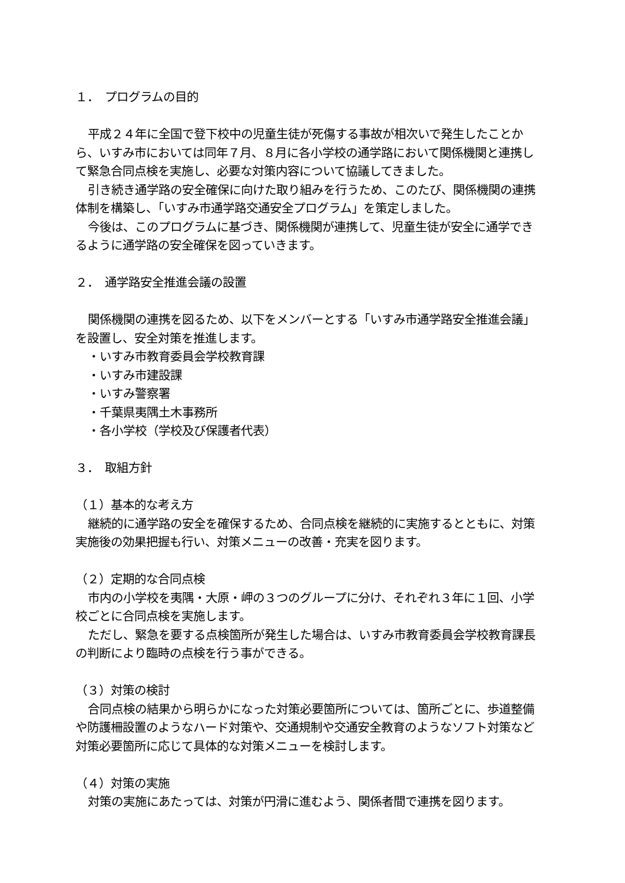１．　プログラムの目的
平成２４年に全国で登下校中の児童生徒が死傷する事故が相次いで発生したことから、いすみ市においては同年７月、８月に各小学校の通学路において関係機関と連携して緊急合同点検を実施し、必要な対策内容について協議してきました。
引き続き通学路の安全確保に向けた取り組みを行うため、このたび、関係機関の連携体制を構築し、「いすみ市通学路交通安全プログラム」を策定しました。
今後は、このプログラムに基づき、関係機関が連携して、児童生徒が安全に通学できるように通学路の安全確保を図っていきます。
２．　通学路安全推進会議の設置
関係機関の連携を図るため、以下をメンバーとする「いすみ市通学路安全推進会議」を設置し、安全対策を推進します。
・いすみ市教育委員会学校教育課
・いすみ市建設課
・いすみ警察署
・千葉県夷隅土木事務所
・各小学校（学校及び保護者代表）
３．　取組方針
（１）基本的な考え方
継続的に通学路の安全を確保するため、合同点検を継続的に実施するとともに、対策実施後の効果把握も行い、対策メニューの改善・充実を図ります。
（２）定期的な合同点検
市内の小学校を夷隅・大原・岬の３つのグループに分け、それぞれ３年に１回、小学校ごとに合同点検を実施します。
ただし、緊急を要する点検箇所が発生した場合は、いすみ市教育委員会学校教育課長の判断により臨時の点検を行う事ができる。
（３）対策の検討
合同点検の結果から明らかになった対策必要箇所については、箇所ごとに、歩道整備や防護柵設置のようなハード対策や、交通規制や交通安全教育のようなソフト対策など対策必要箇所に応じて具体的な対策メニューを検討します。
（４）対策の実施
対策の実施にあたっては、対策が円滑に進むよう、関係者間で連携を図ります。